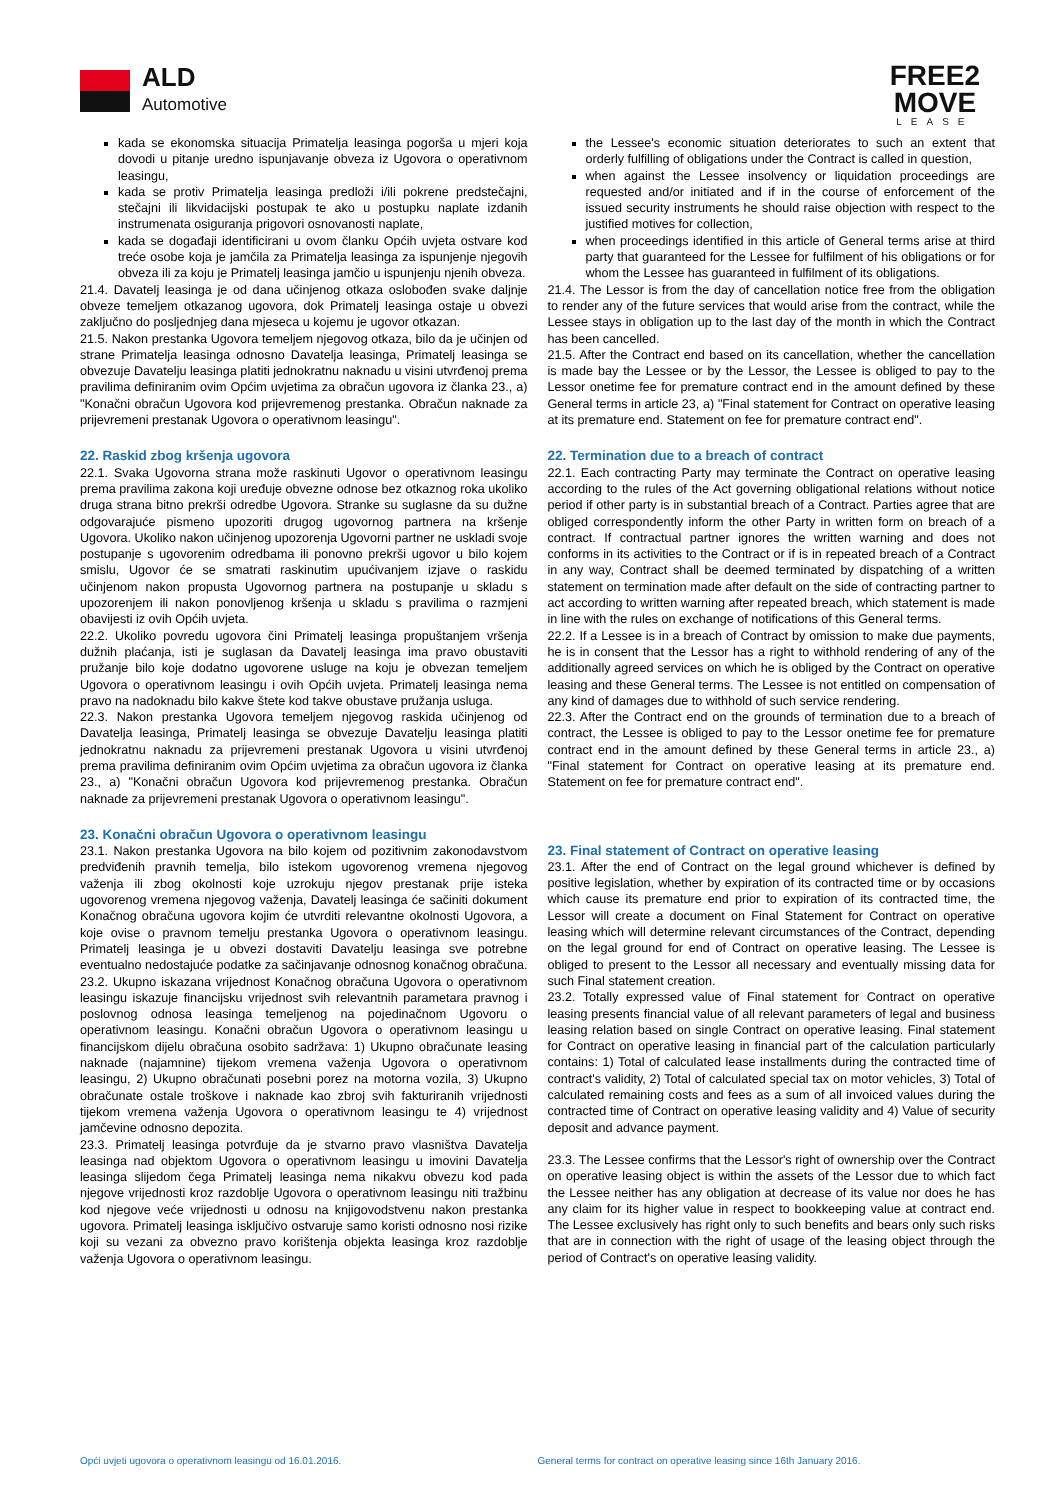ALD
Automotive
FREE2
MOVE
LEASE
kada se ekonomska situacija Primatelja leasinga pogorša u mjeri koja dovodi u pitanje uredno ispunjavanje obveza iz Ugovora o operativnom leasingu,
kada se protiv Primatelja leasinga predloži i/ili pokrene predstečajni, stečajni ili likvidacijski postupak te ako u postupku naplate izdanih instrumenata osiguranja prigovori osnovanosti naplate,
kada se događaji identificirani u ovom članku Općih uvjeta ostvare kod treće osobe koja je jamčila za Primatelja leasinga za ispunjenje njegovih obveza ili za koju je Primatelj leasinga jamčio u ispunjenju njenih obveza.
21.4. Davatelj leasinga je od dana učinjenog otkaza oslobođen svake daljnje obveze temeljem otkazanog ugovora, dok Primatelj leasinga ostaje u obvezi zaključno do posljednjeg dana mjeseca u kojemu je ugovor otkazan.
21.5. Nakon prestanka Ugovora temeljem njegovog otkaza, bilo da je učinjen od strane Primatelja leasinga odnosno Davatelja leasinga, Primatelj leasinga se obvezuje Davatelju leasinga platiti jednokratnu naknadu u visini utvrđenoj prema pravilima definiranim ovim Općim uvjetima za obračun ugovora iz članka 23., a) "Konačni obračun Ugovora kod prijevremenog prestanka. Obračun naknade za prijevremeni prestanak Ugovora o operativnom leasingu".
22. Raskid zbog kršenja ugovora
22.1. Svaka Ugovorna strana može raskinuti Ugovor o operativnom leasingu prema pravilima zakona koji uređuje obvezne odnose bez otkaznog roka ukoliko druga strana bitno prekrši odredbe Ugovora. Stranke su suglasne da su dužne odgovarajuće pismeno upozoriti drugog ugovornog partnera na kršenje Ugovora. Ukoliko nakon učinjenog upozorenja Ugovorni partner ne uskladi svoje postupanje s ugovorenim odredbama ili ponovno prekrši ugovor u bilo kojem smislu, Ugovor će se smatrati raskinutim upućivanjem izjave o raskidu učinjenom nakon propusta Ugovornog partnera na postupanje u skladu s upozorenjem ili nakon ponovljenog kršenja u skladu s pravilima o razmjeni obavijesti iz ovih Općih uvjeta.
22.2. Ukoliko povredu ugovora čini Primatelj leasinga propuštanjem vršenja dužnih plaćanja, isti je suglasan da Davatelj leasinga ima pravo obustaviti pružanje bilo koje dodatno ugovorene usluge na koju je obvezan temeljem Ugovora o operativnom leasingu i ovih Općih uvjeta. Primatelj leasinga nema pravo na nadoknadu bilo kakve štete kod takve obustave pružanja usluga.
22.3. Nakon prestanka Ugovora temeljem njegovog raskida učinjenog od Davatelja leasinga, Primatelj leasinga se obvezuje Davatelju leasinga platiti jednokratnu naknadu za prijevremeni prestanak Ugovora u visini utvrđenoj prema pravilima definiranim ovim Općim uvjetima za obračun ugovora iz članka 23., a) "Konačni obračun Ugovora kod prijevremenog prestanka. Obračun naknade za prijevremeni prestanak Ugovora o operativnom leasingu".
23. Konačni obračun Ugovora o operativnom leasingu
23.1. Nakon prestanka Ugovora na bilo kojem od pozitivnim zakonodavstvom predviđenih pravnih temelja, bilo istekom ugovorenog vremena njegovog važenja ili zbog okolnosti koje uzrokuju njegov prestanak prije isteka ugovorenog vremena njegovog važenja, Davatelj leasinga će sačiniti dokument Konačnog obračuna ugovora kojim će utvrditi relevantne okolnosti Ugovora, a koje ovise o pravnom temelju prestanka Ugovora o operativnom leasingu. Primatelj leasinga je u obvezi dostaviti Davatelju leasinga sve potrebne eventualno nedostajuće podatke za sačinjavanje odnosnog konačnog obračuna.
23.2. Ukupno iskazana vrijednost Konačnog obračuna Ugovora o operativnom leasingu iskazuje financijsku vrijednost svih relevantnih parametara pravnog i poslovnog odnosa leasinga temeljenog na pojedinačnom Ugovoru o operativnom leasingu. Konačni obračun Ugovora o operativnom leasingu u financijskom dijelu obračuna osobito sadržava: 1) Ukupno obračunate leasing naknade (najamnine) tijekom vremena važenja Ugovora o operativnom leasingu, 2) Ukupno obračunati posebni porez na motorna vozila, 3) Ukupno obračunate ostale troškove i naknade kao zbroj svih fakturiranih vrijednosti tijekom vremena važenja Ugovora o operativnom leasingu te 4) vrijednost jamčevine odnosno depozita.
23.3. Primatelj leasinga potvrđuje da je stvarno pravo vlasništva Davatelja leasinga nad objektom Ugovora o operativnom leasingu u imovini Davatelja leasinga slijedom čega Primatelj leasinga nema nikakvu obvezu kod pada njegove vrijednosti kroz razdoblje Ugovora o operativnom leasingu niti tražbinu kod njegove veće vrijednosti u odnosu na knjigovodstvenu nakon prestanka ugovora. Primatelj leasinga isključivo ostvaruje samo koristi odnosno nosi rizike koji su vezani za obvezno pravo korištenja objekta leasinga kroz razdoblje važenja Ugovora o operativnom leasingu.
the Lessee's economic situation deteriorates to such an extent that orderly fulfilling of obligations under the Contract is called in question,
when against the Lessee insolvency or liquidation proceedings are requested and/or initiated and if in the course of enforcement of the issued security instruments he should raise objection with respect to the justified motives for collection,
when proceedings identified in this article of General terms arise at third party that guaranteed for the Lessee for fulfilment of his obligations or for whom the Lessee has guaranteed in fulfilment of its obligations.
21.4. The Lessor is from the day of cancellation notice free from the obligation to render any of the future services that would arise from the contract, while the Lessee stays in obligation up to the last day of the month in which the Contract has been cancelled.
21.5. After the Contract end based on its cancellation, whether the cancellation is made bay the Lessee or by the Lessor, the Lessee is obliged to pay to the Lessor onetime fee for premature contract end in the amount defined by these General terms in article 23, a) "Final statement for Contract on operative leasing at its premature end. Statement on fee for premature contract end".
22. Termination due to a breach of contract
22.1. Each contracting Party may terminate the Contract on operative leasing according to the rules of the Act governing obligational relations without notice period if other party is in substantial breach of a Contract. Parties agree that are obliged correspondently inform the other Party in written form on breach of a contract. If contractual partner ignores the written warning and does not conforms in its activities to the Contract or if is in repeated breach of a Contract in any way, Contract shall be deemed terminated by dispatching of a written statement on termination made after default on the side of contracting partner to act according to written warning after repeated breach, which statement is made in line with the rules on exchange of notifications of this General terms.
22.2. If a Lessee is in a breach of Contract by omission to make due payments, he is in consent that the Lessor has a right to withhold rendering of any of the additionally agreed services on which he is obliged by the Contract on operative leasing and these General terms. The Lessee is not entitled on compensation of any kind of damages due to withhold of such service rendering.
22.3. After the Contract end on the grounds of termination due to a breach of contract, the Lessee is obliged to pay to the Lessor onetime fee for premature contract end in the amount defined by these General terms in article 23., a) "Final statement for Contract on operative leasing at its premature end. Statement on fee for premature contract end".
23. Final statement of Contract on operative leasing
23.1. After the end of Contract on the legal ground whichever is defined by positive legislation, whether by expiration of its contracted time or by occasions which cause its premature end prior to expiration of its contracted time, the Lessor will create a document on Final Statement for Contract on operative leasing which will determine relevant circumstances of the Contract, depending on the legal ground for end of Contract on operative leasing. The Lessee is obliged to present to the Lessor all necessary and eventually missing data for such Final statement creation.
23.2. Totally expressed value of Final statement for Contract on operative leasing presents financial value of all relevant parameters of legal and business leasing relation based on single Contract on operative leasing. Final statement for Contract on operative leasing in financial part of the calculation particularly contains: 1) Total of calculated lease installments during the contracted time of contract's validity, 2) Total of calculated special tax on motor vehicles, 3) Total of calculated remaining costs and fees as a sum of all invoiced values during the contracted time of Contract on operative leasing validity and 4) Value of security deposit and advance payment.
23.3. The Lessee confirms that the Lessor's right of ownership over the Contract on operative leasing object is within the assets of the Lessor due to which fact the Lessee neither has any obligation at decrease of its value nor does he has any claim for its higher value in respect to bookkeeping value at contract end. The Lessee exclusively has right only to such benefits and bears only such risks that are in connection with the right of usage of the leasing object through the period of Contract's on operative leasing validity.
Opći uvjeti ugovora o operativnom leasingu od 16.01.2016. General terms for contract on operative leasing since 16th January 2016.